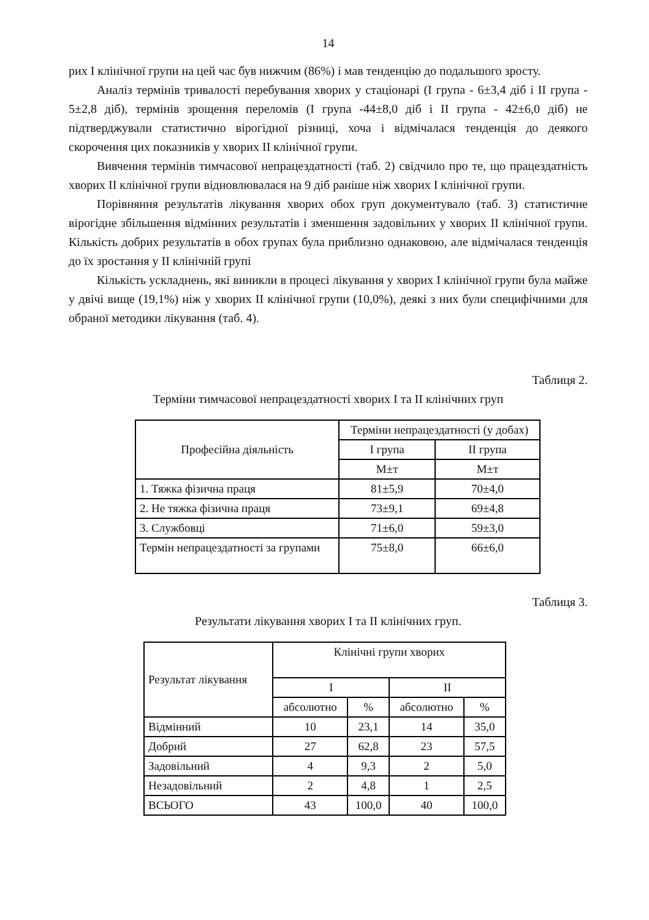14
рих I клінічної групи на цей час був нижчим (86%) і мав тенденцію до подальшого зросту.
Аналіз термінів тривалості перебування хворих у стаціонарі (I група - 6±3,4 діб і II група - 5±2,8 діб), термінів зрощення переломів (I група -44±8,0 діб і II група - 42±6,0 діб) не підтверджували статистично вірогідної різниці, хоча і відмічалася тенденція до деякого скорочення цих показників у хворих II клінічної групи.
Вивчення термінів тимчасової непрацездатності (таб. 2) свідчило про те, що працездатність хворих II клінічної групи відновлювалася на 9 діб раніше ніж хворих I клінічної групи.
Порівняння результатів лікування хворих обох груп документувало (таб. 3) статистичне вірогідне збільшення відмінних результатів і зменшення задовільних у хворих II клінічної групи. Кількість добрих результатів в обох групах була приблизно однаковою, але відмічалася тенденція до їх зростання у II клінічній групі
Кількість ускладнень, які виникли в процесі лікування у хворих I клінічної групи була майже у двічі вище (19,1%) ніж у хворих II клінічної групи (10,0%), деякі з них були специфічними для обраної методики лікування (таб. 4).
Таблиця 2.
Терміни тимчасової непрацездатності хворих I та II клінічних груп
| Професійна діяльність | Терміни непрацездатності (у добах) | |
| --- | --- | --- |
| | I група | II група |
| | M±т | M±т |
| 1. Тяжка фізична праця | 81±5,9 | 70±4,0 |
| 2. Не тяжка фізична праця | 73±9,1 | 69±4,8 |
| 3. Службовці | 71±6,0 | 59±3,0 |
| Термін непрацездатності за групами | 75±8,0 | 66±6,0 |
Таблиця 3.
Результати лікування хворих I та II клінічних груп.
| Результат лікування | Клінічні групи хворих | | | |
| --- | --- | --- | --- | --- |
| | I | | II | |
| | абсолютно | % | абсолютно | % |
| Відмінний | 10 | 23,1 | 14 | 35,0 |
| Добрий | 27 | 62,8 | 23 | 57,5 |
| Задовільний | 4 | 9,3 | 2 | 5,0 |
| Незадовільний | 2 | 4,8 | 1 | 2,5 |
| ВСЬОГО | 43 | 100,0 | 40 | 100,0 |